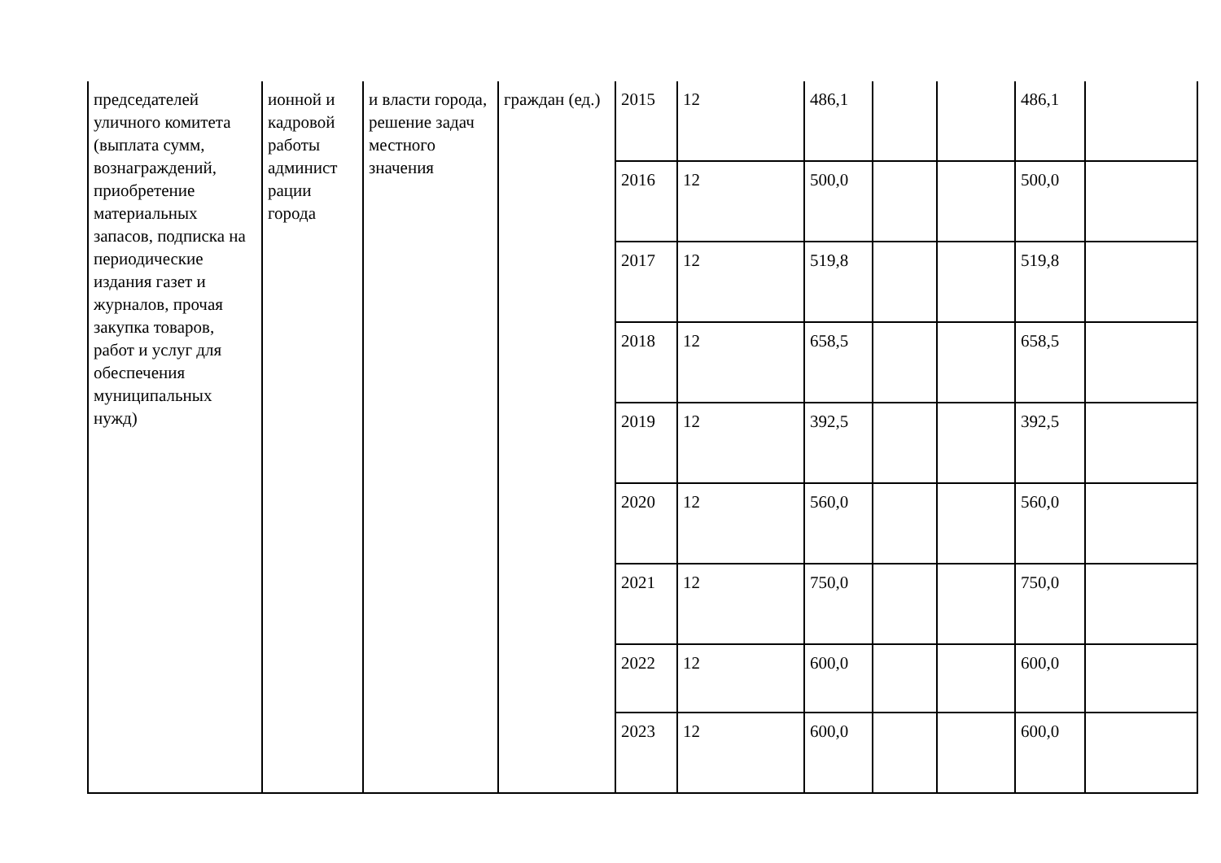| председателей уличного комитета (выплата сумм, вознаграждений, приобретение материальных запасов, подписка на периодические издания газет и журналов, прочая закупка товаров, работ и услуг для обеспечения муниципальных нужд) | ионной и кадровой работы админист рации города | и власти города, решение задач местного значения | граждан (ед.) | 2015 | 12 | 486,1 | | | 486,1 | |
| | | | | 2016 | 12 | 500,0 | | | 500,0 | |
| | | | | 2017 | 12 | 519,8 | | | 519,8 | |
| | | | | 2018 | 12 | 658,5 | | | 658,5 | |
| | | | | 2019 | 12 | 392,5 | | | 392,5 | |
| | | | | 2020 | 12 | 560,0 | | | 560,0 | |
| | | | | 2021 | 12 | 750,0 | | | 750,0 | |
| | | | | 2022 | 12 | 600,0 | | | 600,0 | |
| | | | | 2023 | 12 | 600,0 | | | 600,0 | |